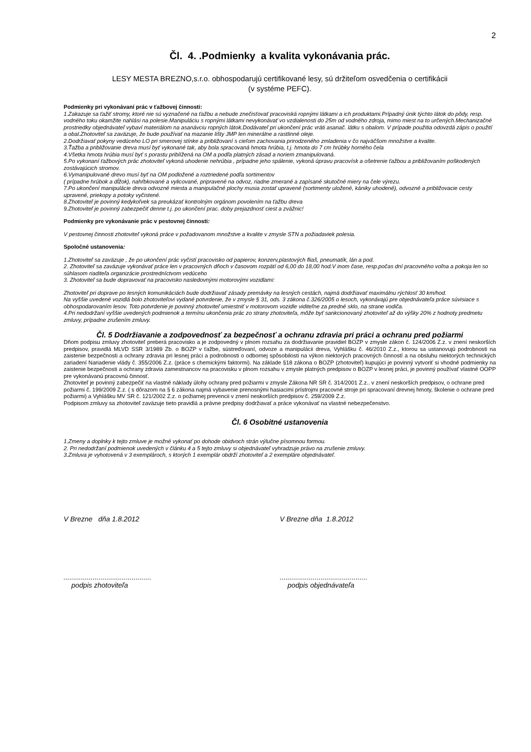2
Čl. 4. .Podmienky a kvalita vykonávania prác.
LESY MESTA BREZNO,s.r.o. obhospodarujú certifikované lesy, sú držiteľom osvedčenia o certifikácii
(v systéme PEFC).
Podmienky pri vykonávaní prác v ťažbovej činnosti:
1.Zakazuje sa ťažiť stromy, ktoré nie sú vyznačené na ťažbu a nebude znečisťovať pracoviská ropnými látkami a ich produktami.Prípadný únik týchto látok do pôdy, resp. vodného toku okamžite nahlási na polesie.Manipuláciu s ropnými látkami nevykonávať vo vzdialenosti do 25m od vodného zdroja, mimo miest na to určených.Mechanizačné prostriedky objednávateľ vybaví materiálom na asanávciu ropných látok.Dodávateľ pri ukončení prác vráti asanač. látku s obalom. V prípade použitia odovzdá zápis o použití a obal.Zhotoviteľ sa zaväzuje, že bude používať na mazanie lišty JMP len minerálne a rastlinné oleje.
2.Dodržiavať pokyny vedúceho LO pri smerovej stínke a približovaní s cieľom zachovania prirodzeného zmladenia v čo najväčšom množstve a kvalite.
3.Ťažba a približovanie dreva musí byť vykonané tak, aby bola spracovaná hmota hrúbia, t.j. hmota do 7 cm hrúbky horného čela
4.Všetka hmota hrúbia musí byť s porastu priblížená na OM a podľa platných zásad a noriem zmanipulovaná.
5.Po vykonaní ťažbových prác zhotoviteľ vykoná uhodenie nehrúbia , prípadne jeho spálenie, vykoná úpravu pracovísk a ošetrenie ťažbou a približovaním poškodených zostávajúcich stromov.
6.Vymanipulované drevo musí byť na OM podložené a roztriedené podľa sortimentov
( prípadne hrúbok a dĺžok), nahŕbkované a vylicované, pripravené na odvoz, riadne zmerané a zapísané skutočné miery na čele výrezu.
7.Po ukončení manipulácie dreva odvozné miesta a manipulačné plochy musia zostať upravené (sortimenty uložené, kániky uhodené), odvozné a približovacie cesty upravené, priekopy a potoky vyčistené.
8.Zhotoviteľ je povinný kedykoľvek sa preukázať kontrolným orgánom povolením na ťažbu dreva
9.Zhotoviteľ je povinný zabezpečiť denne t.j. po ukončení prac. doby prejazdnosť ciest a zvážnic!
Podmienky pre vykonávanie prác v pestovnej činnosti:
V pestovnej činnosti zhotoviteľ vykoná práce v požadovanom množstve a kvalite v zmysle STN a požiadaviek polesia.
Spoločné ustanovenia:
1.Zhotoviteľ sa zaväzuje , že po ukončení prác vyčistí pracovisko od papierov, konzerv,plastových fliaš, pneumatík, lán a pod.
2. Zhotoviteľ sa zaväzuje vykonávať práce len v pracovných dňoch v časovom rozpätí od 6,00 do 18,00 hod.V inom čase, resp.počas dní pracovného voľna a pokoja len so súhlasom riaditeľa organizácie prostredníctvom vedúceho
3. Zhotoviteľ sa bude dopravovať na pracovisko nasledovnými motorovými vozidlami:
Zhotoviteľ pri doprave po lesných komunikáciách bude dodržiavať zásady premávky na lesných cestách, najmä dodržiavať maximálnu rýchlosť 30 km/hod.
Na vyššie uvedené vozidlá bolo zhotoviteľovi vydané potvrdenie, že v zmysle § 31, ods. 3 zákona č.326/2005 o lesoch, vykonávajú pre objednávateľa práce súvisiace s obhospodarovaním lesov. Toto potvrdenie je povinný zhotoviteľ umiestniť v motorovom vozidle viditeľne za predné sklo, na strane vodiča.
4.Pri nedodržaní vyššie uvedených podmienok a termínu ukončenia prác zo strany zhotoviteľa, môže byť sankcionovaný zhotoviteľ až do výšky 20% z hodnoty predmetu zmluvy, prípadne zrušením zmluvy.
Čl. 5 Dodržiavanie a zodpovednosť za bezpečnosť a ochranu zdravia pri práci a ochranu pred požiarmi
Dňom podpisu zmluvy zhotoviteľ preberá pracovisko a je zodpovedný v plnom rozsahu za dodržiavanie pravidiel BOZP v zmysle zákon č. 124/2006 Z.z. v znení neskorších predpisov, pravidlá MLVD SSR 3/1989 Zb. o BOZP v ťažbe, sústreďovaní, odvoze a manipulácii dreva, Vyhlášku č. 46/2010 Z.z., ktorou sa ustanovujú podrobnosti na zaistenie bezpečnosti a ochrany zdravia pri lesnej práci a podrobnosti o odbornej spôsobilosti na výkon niektorých pracovných činností a na obsluhu niektorých technických zariadení Nariadenie vlády č. 355/2006 Z.z. (práce s chemickými faktormi). Na základe §18 zákona o BOZP (zhotoviteľ) kupujúci je povinný vytvoriť si vhodné podmienky na zaistenie bezpečnosti a ochrany zdravia zamestnancov na pracovisku v plnom rozsahu v zmysle platných predpisov o BOZP v lesnej práci, je povinný používať vlastné OOPP pre vykonávanú pracovnú činnosť.
Zhotoviteľ je povinný zabezpečiť na vlastné náklady úlohy ochrany pred požiarmi v zmysle Zákona NR SR č. 314/2001 Z.z.. v znení neskorších predpisov, o ochrane pred požiarmi č. 199/2009 Z.z. ( s dôrazom na § 6 zákona najmä vybavenie prenosnými hasiacimi prístrojmi pracovné stroje pri spracovaní drevnej hmoty, školenie o ochrane pred požiarmi) a Vyhlášku MV SR č. 121/2002 Z.z. o požiarnej prevencii v znení neskorších predpisov č. 259/2009 Z.z.
Podpisom zmluvy sa zhotoviteľ zaväzuje tieto pravidlá a právne predpisy dodržiavať a práce vykonávať na vlastné nebezpečenstvo.
Čl. 6 Osobitné ustanovenia
1.Zmeny a doplnky k tejto zmluve je možné vykonať po dohode obidvoch strán výlučne písomnou formou.
2. Pri nedodržaní podmienok uvedených v článku 4 a 5 tejto zmluvy si objednávateľ vyhradzuje právo na zrušenie zmluvy.
3.Zmluva je vyhotovená v 3 exemplároch, s ktorých 1 exemplár obdrží zhotoviteľ a 2 exempláre objednávateľ.
V Brezne dňa 1.8.2012 V Brezne dňa 1.8.2012
.............................................
podpis zhotoviteľa
.............................................
podpis objednávateľa